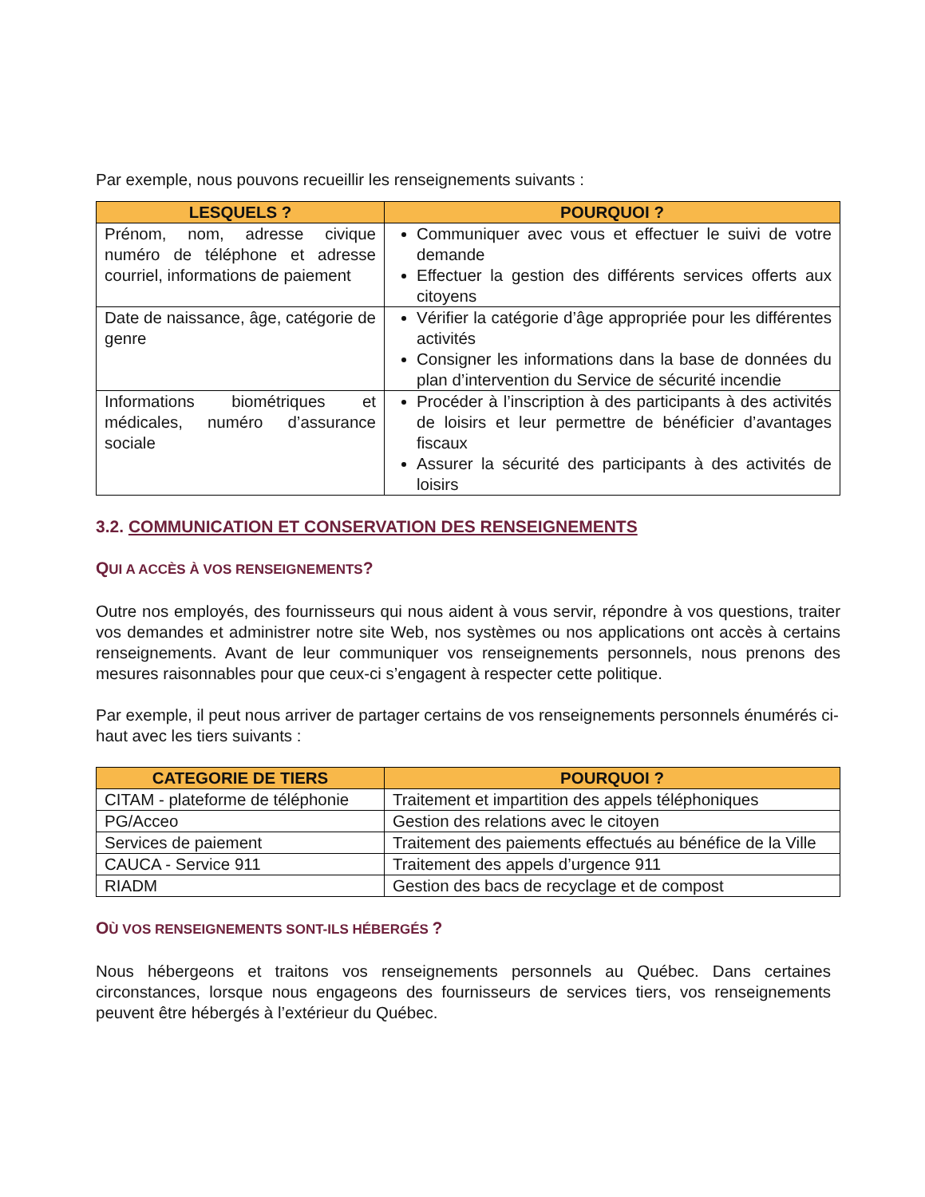Par exemple, nous pouvons recueillir les renseignements suivants :
| LESQUELS ? | POURQUOI ? |
| --- | --- |
| Prénom, nom, adresse civique numéro de téléphone et adresse courriel, informations de paiement | Communiquer avec vous et effectuer le suivi de votre demande Effectuer la gestion des différents services offerts aux citoyens |
| Date de naissance, âge, catégorie de genre | Vérifier la catégorie d’âge appropriée pour les différentes activités Consigner les informations dans la base de données du plan d’intervention du Service de sécurité incendie |
| Informations biométriques et médicales, numéro d’assurance sociale | Procéder à l’inscription à des participants à des activités de loisirs et leur permettre de bénéficier d’avantages fiscaux Assurer la sécurité des participants à des activités de loisirs |
3.2. COMMUNICATION ET CONSERVATION DES RENSEIGNEMENTS
QUI A ACCÈS À VOS RENSEIGNEMENTS?
Outre nos employés, des fournisseurs qui nous aident à vous servir, répondre à vos questions, traiter vos demandes et administrer notre site Web, nos systèmes ou nos applications ont accès à certains renseignements. Avant de leur communiquer vos renseignements personnels, nous prenons des mesures raisonnables pour que ceux-ci s’engagent à respecter cette politique.
Par exemple, il peut nous arriver de partager certains de vos renseignements personnels énumérés ci-haut avec les tiers suivants :
| CATEGORIE DE TIERS | POURQUOI ? |
| --- | --- |
| CITAM - plateforme de téléphonie | Traitement et impartition des appels téléphoniques |
| PG/Acceo | Gestion des relations avec le citoyen |
| Services de paiement | Traitement des paiements effectués au bénéfice de la Ville |
| CAUCA - Service 911 | Traitement des appels d’urgence 911 |
| RIADM | Gestion des bacs de recyclage et de compost |
OÙ VOS RENSEIGNEMENTS SONT-ILS HÉBERGÉS ?
Nous hébergeons et traitons vos renseignements personnels au Québec. Dans certaines circonstances, lorsque nous engageons des fournisseurs de services tiers, vos renseignements peuvent être hébergés à l’extérieur du Québec.